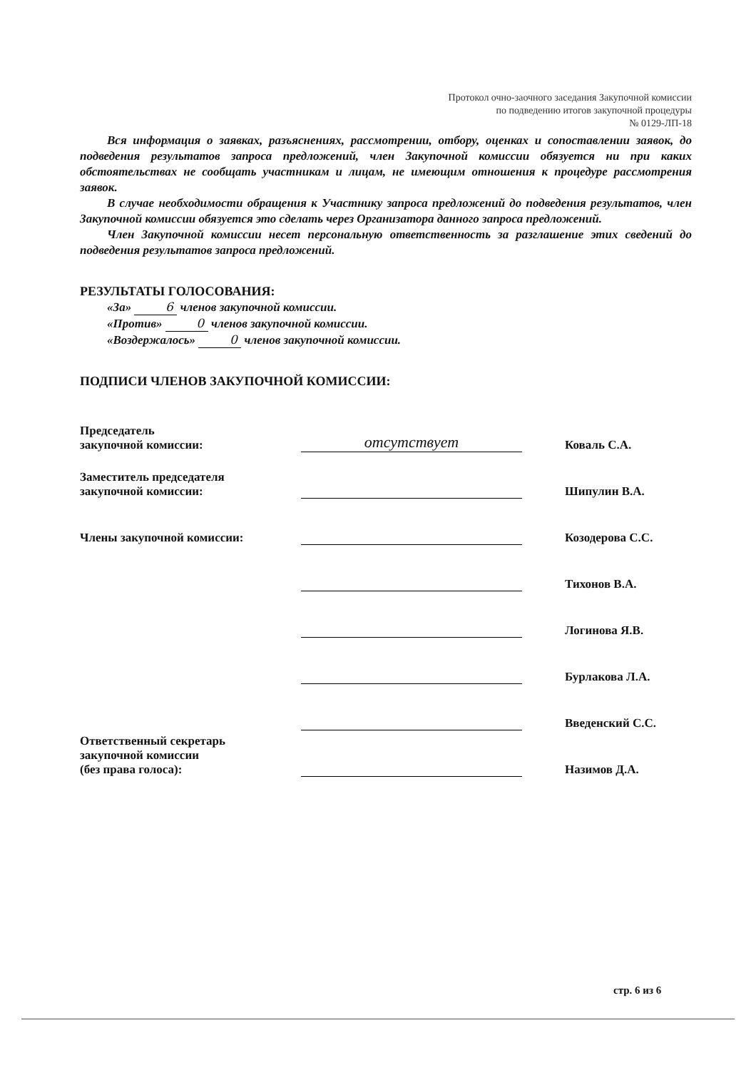Протокол очно-заочного заседания Закупочной комиссии
по подведению итогов закупочной процедуры
№ 0129-ЛП-18
Вся информация о заявках, разъяснениях, рассмотрении, отбору, оценках и сопоставлении заявок, до подведения результатов запроса предложений, член Закупочной комиссии обязуется ни при каких обстоятельствах не сообщать участникам и лицам, не имеющим отношения к процедуре рассмотрения заявок.
В случае необходимости обращения к Участнику запроса предложений до подведения результатов, член Закупочной комиссии обязуется это сделать через Организатора данного запроса предложений.
Член Закупочной комиссии несет персональную ответственность за разглашение этих сведений до подведения результатов запроса предложений.
РЕЗУЛЬТАТЫ ГОЛОСОВАНИЯ:
«За» 6 членов закупочной комиссии.
«Против» 0 членов закупочной комиссии.
«Воздержалось» 0 членов закупочной комиссии.
ПОДПИСИ ЧЛЕНОВ ЗАКУПОЧНОЙ КОМИССИИ:
| Председатель закупочной комиссии: | отсутствует | Коваль С.А. |
| Заместитель председателя закупочной комиссии: | | Шипулин В.А. |
| Члены закупочной комиссии: | | Козодерова С.С. |
| | | Тихонов В.А. |
| | | Логинова Я.В. |
| | | Бурлакова Л.А. |
| | | Введенский С.С. |
| Ответственный секретарь закупочной комиссии (без права голоса): | | Назимов Д.А. |
стр. 6 из 6